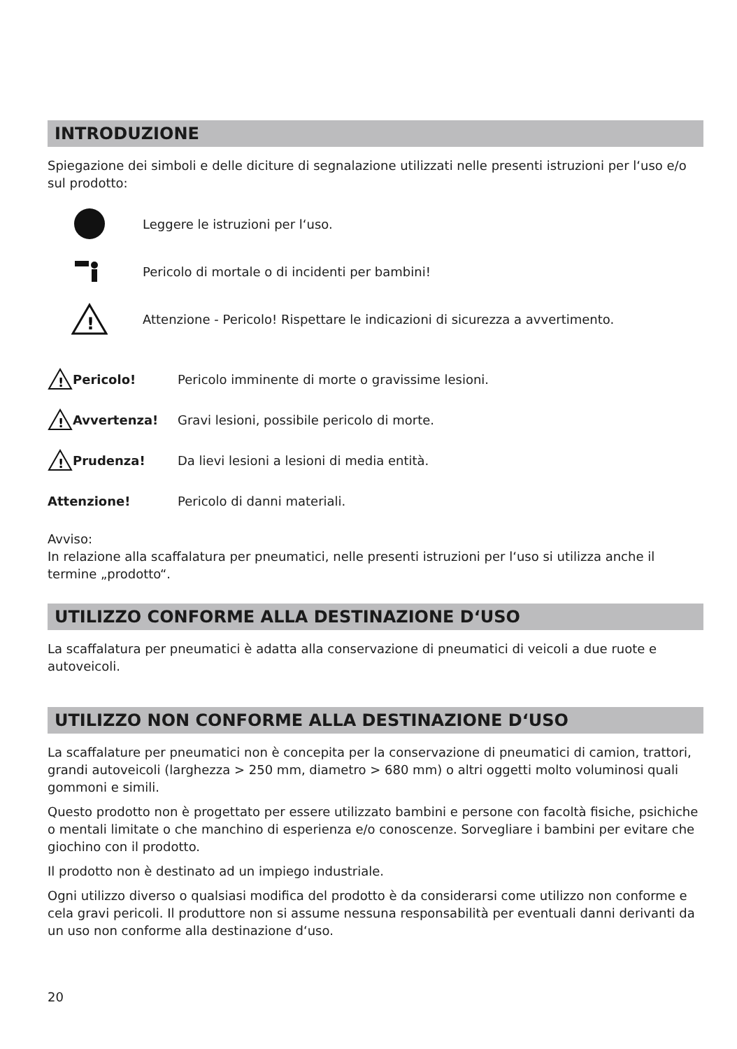INTRODUZIONE
Spiegazione dei simboli e delle diciture di segnalazione utilizzati nelle presenti istruzioni per l‘uso e/o sul prodotto:
Leggere le istruzioni per l‘uso.
Pericolo di mortale o di incidenti per bambini!
!
Attenzione - Pericolo! Rispettare le indicazioni di sicurezza a avvertimento.
!
Pericolo! Pericolo imminente di morte o gravissime lesioni.
!
Avvertenza! Gravi lesioni, possibile pericolo di morte.
!
Prudenza! Da lievi lesioni a lesioni di media entità.
Attenzione! Pericolo di danni materiali.
Avviso:
In relazione alla scaffalatura per pneumatici, nelle presenti istruzioni per l‘uso si utilizza anche il termine „prodotto“.
UTILIZZO CONFORME ALLA DESTINAZIONE D‘USO
La scaffalatura per pneumatici è adatta alla conservazione di pneumatici di veicoli a due ruote e autoveicoli.
UTILIZZO NON CONFORME ALLA DESTINAZIONE D‘USO
La scaffalature per pneumatici non è concepita per la conservazione di pneumatici di camion, trattori, grandi autoveicoli (larghezza > 250 mm, diametro > 680 mm) o altri oggetti molto voluminosi quali gommoni e simili.
Questo prodotto non è progettato per essere utilizzato bambini e persone con facoltà fisiche, psichiche o mentali limitate o che manchino di esperienza e/o conoscenze. Sorvegliare i bambini per evitare che giochino con il prodotto.
Il prodotto non è destinato ad un impiego industriale.
Ogni utilizzo diverso o qualsiasi modifica del prodotto è da considerarsi come utilizzo non conforme e cela gravi pericoli. Il produttore non si assume nessuna responsabilità per eventuali danni derivanti da un uso non conforme alla destinazione d‘uso.
20